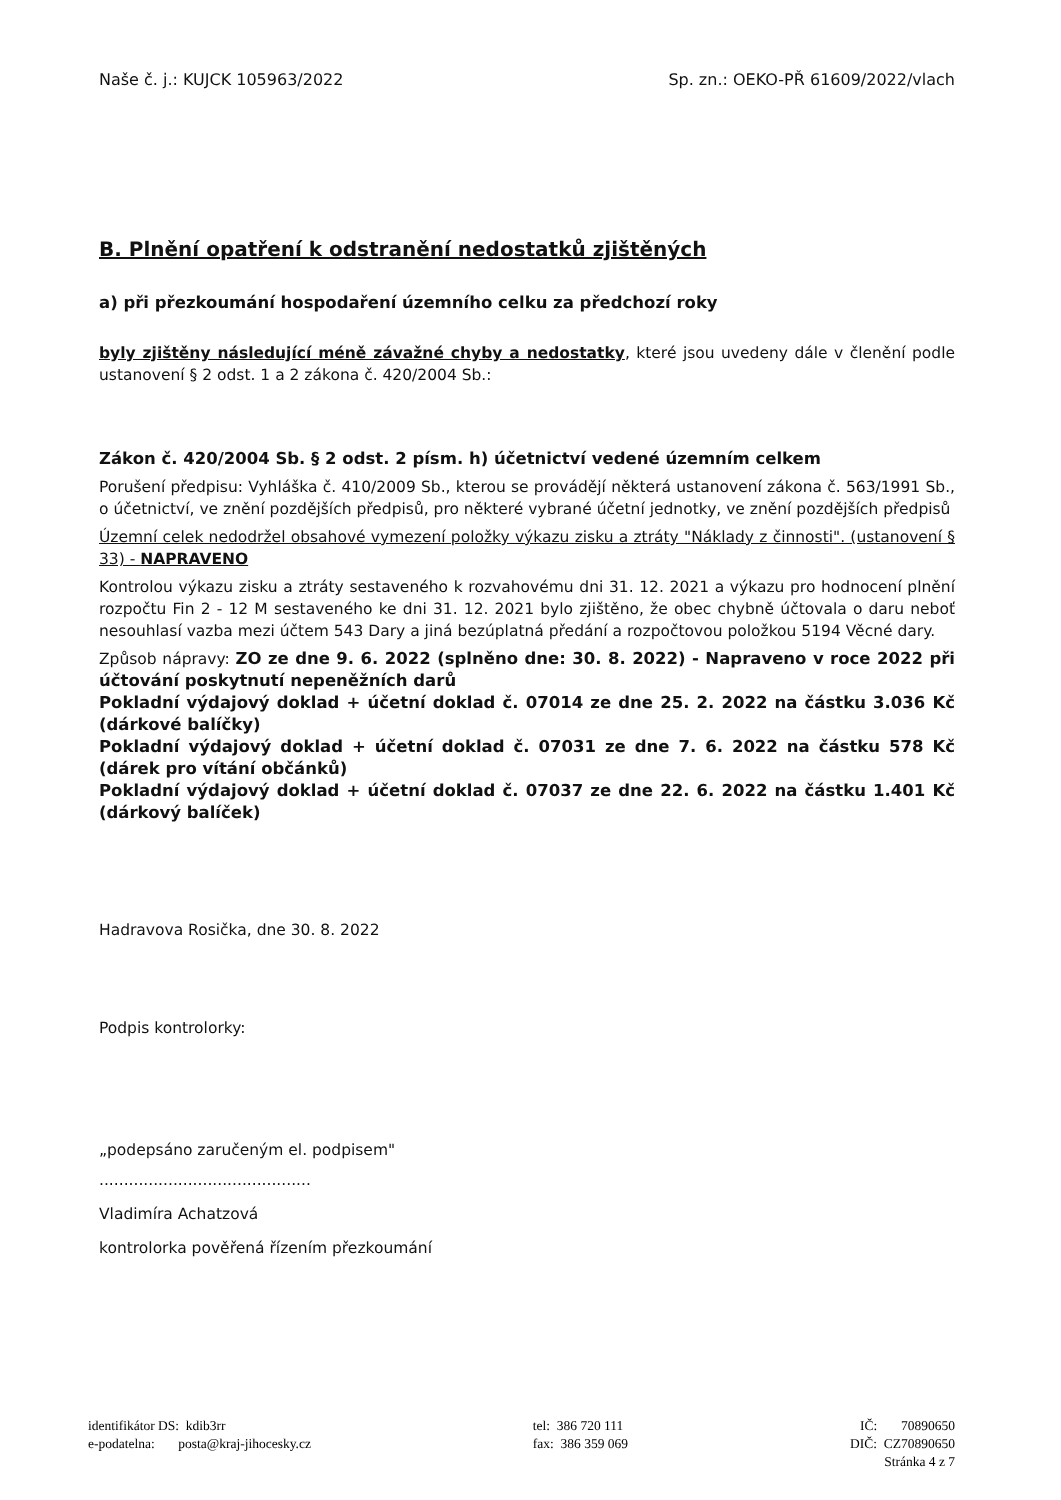Naše č. j.: KUJCK 105963/2022 Sp. zn.: OEKO-PŘ 61609/2022/vlach
B. Plnění opatření k odstranění nedostatků zjištěných
a) při přezkoumání hospodaření územního celku za předchozí roky
byly zjištěny následující méně závažné chyby a nedostatky, které jsou uvedeny dále v členění podle ustanovení § 2 odst. 1 a 2 zákona č. 420/2004 Sb.:
Zákon č. 420/2004 Sb. § 2 odst. 2 písm. h) účetnictví vedené územním celkem
Porušení předpisu: Vyhláška č. 410/2009 Sb., kterou se provádějí některá ustanovení zákona č. 563/1991 Sb., o účetnictví, ve znění pozdějších předpisů, pro některé vybrané účetní jednotky, ve znění pozdějších předpisů
Územní celek nedodržel obsahové vymezení položky výkazu zisku a ztráty "Náklady z činnosti". (ustanovení § 33) - NAPRAVENO
Kontrolou výkazu zisku a ztráty sestaveného k rozvahovému dni 31. 12. 2021 a výkazu pro hodnocení plnění rozpočtu Fin 2 - 12 M sestaveného ke dni 31. 12. 2021 bylo zjištěno, že obec chybně účtovala o daru neboť nesouhlasí vazba mezi účtem 543 Dary a jiná bezúplatná předání a rozpočtovou položkou 5194 Věcné dary.
Způsob nápravy: ZO ze dne 9. 6. 2022 (splněno dne: 30. 8. 2022) - Napraveno v roce 2022 při účtování poskytnutí nepeněžních darů
Pokladní výdajový doklad + účetní doklad č. 07014 ze dne 25. 2. 2022 na částku 3.036 Kč (dárkové balíčky)
Pokladní výdajový doklad + účetní doklad č. 07031 ze dne 7. 6. 2022 na částku 578 Kč (dárek pro vítání občánků)
Pokladní výdajový doklad + účetní doklad č. 07037 ze dne 22. 6. 2022 na částku 1.401 Kč (dárkový balíček)
Hadravova Rosička, dne 30. 8. 2022
Podpis kontrolorky:
„podepsáno zaručeným el. podpisem"
...........................................
Vladimíra Achatzová
kontrolorka pověřená řízením přezkoumání
identifikátor DS: kdib3rr
e-podatelna: posta@kraj-jihocesky.cz
tel: 386 720 111
fax: 386 359 069
IČ: 70890650
DIČ: CZ70890650
Stránka 4 z 7